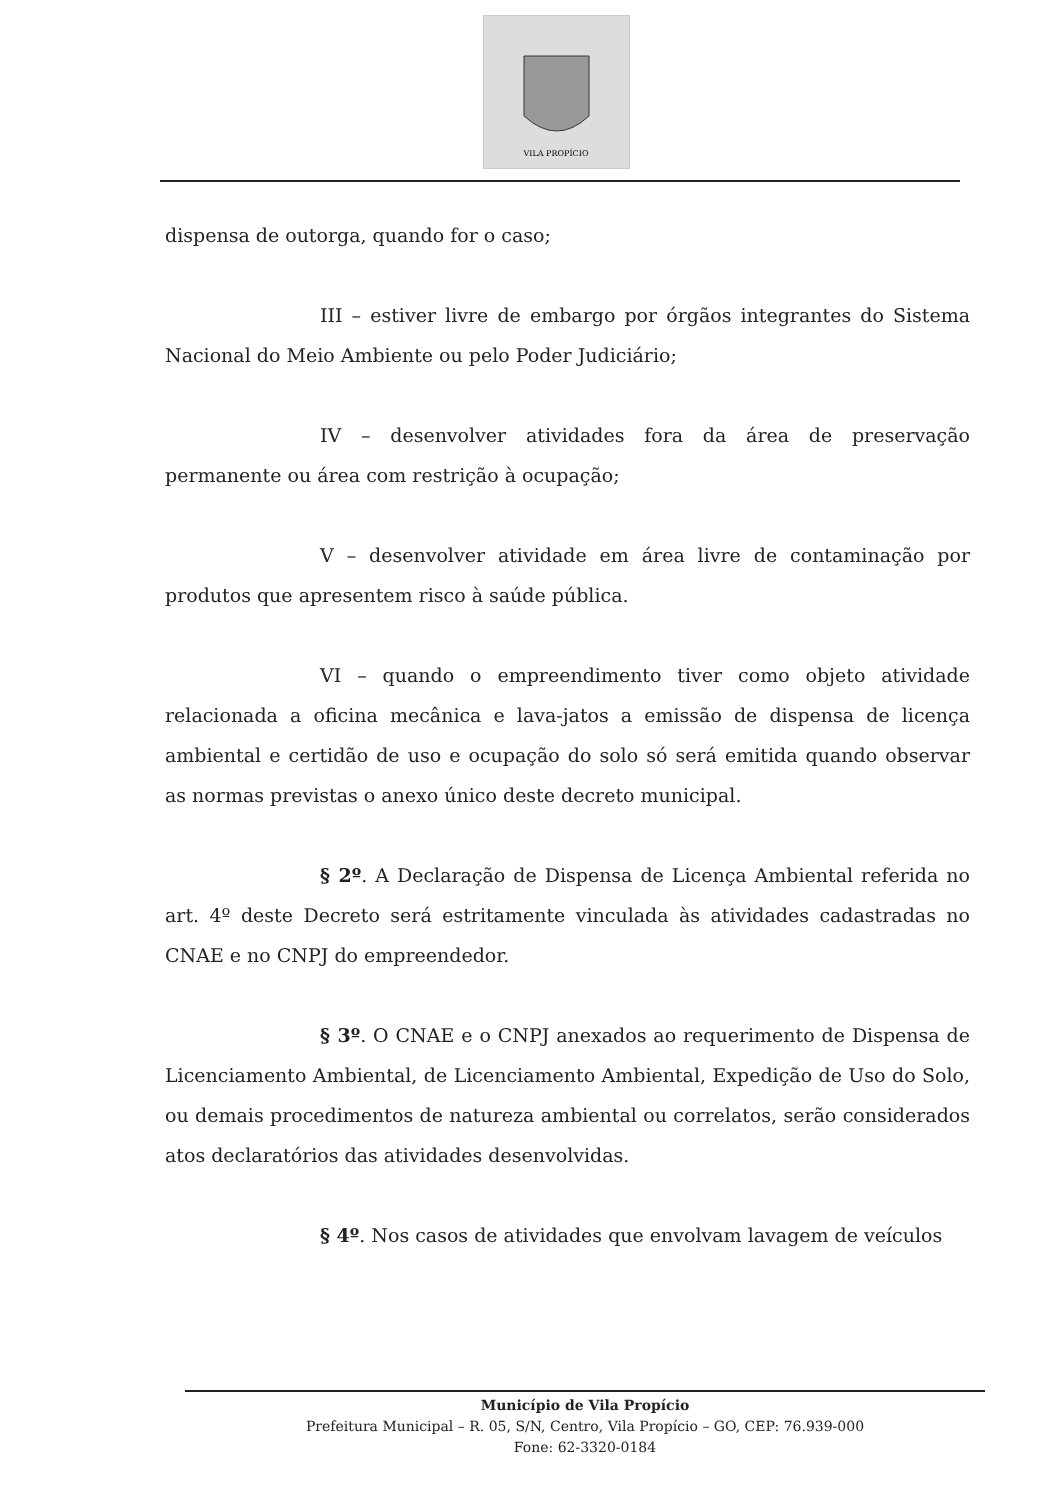VILA PROPÍCIO
dispensa de outorga, quando for o caso;
III – estiver livre de embargo por órgãos integrantes do Sistema Nacional do Meio Ambiente ou pelo Poder Judiciário;
IV – desenvolver atividades fora da área de preservação permanente ou área com restrição à ocupação;
V – desenvolver atividade em área livre de contaminação por produtos que apresentem risco à saúde pública.
VI – quando o empreendimento tiver como objeto atividade relacionada a oficina mecânica e lava-jatos a emissão de dispensa de licença ambiental e certidão de uso e ocupação do solo só será emitida quando observar as normas previstas o anexo único deste decreto municipal.
§ 2º. A Declaração de Dispensa de Licença Ambiental referida no art. 4º deste Decreto será estritamente vinculada às atividades cadastradas no CNAE e no CNPJ do empreendedor.
§ 3º. O CNAE e o CNPJ anexados ao requerimento de Dispensa de Licenciamento Ambiental, de Licenciamento Ambiental, Expedição de Uso do Solo, ou demais procedimentos de natureza ambiental ou correlatos, serão considerados atos declaratórios das atividades desenvolvidas.
§ 4º. Nos casos de atividades que envolvam lavagem de veículos
Município de Vila Propício
Prefeitura Municipal – R. 05, S/N, Centro, Vila Propício – GO, CEP: 76.939-000
Fone: 62-3320-0184